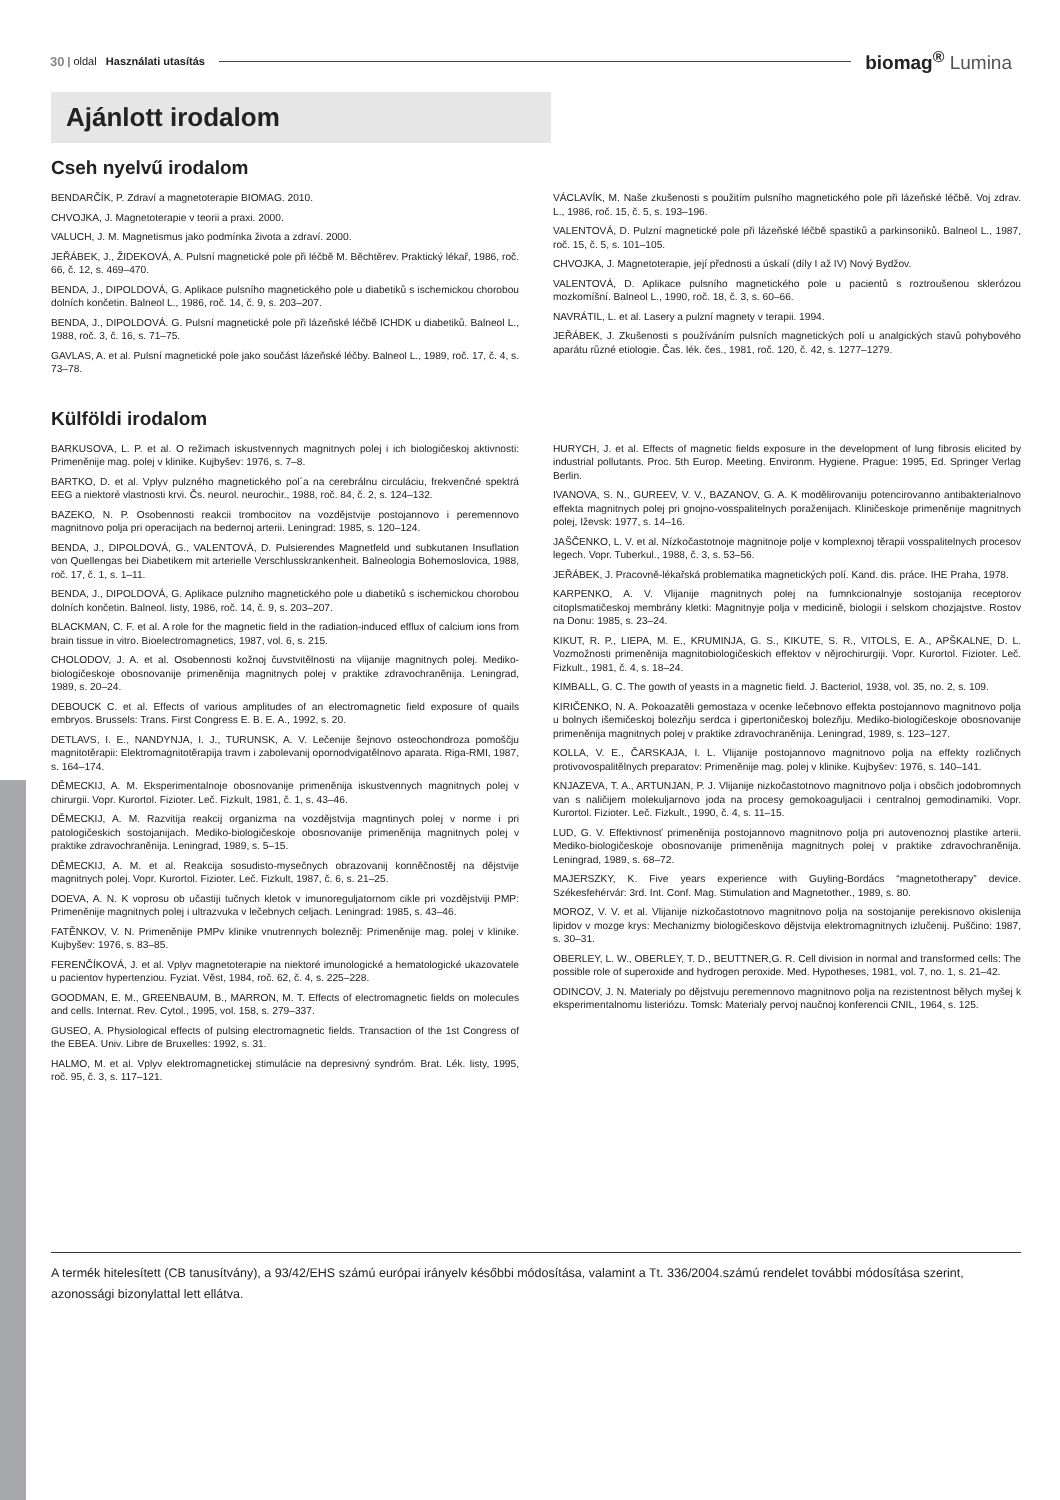30 | oldal Használati utasítás
biomag<sup>®</sup> Lumina
Ajánlott irodalom
Cseh nyelvű irodalom
BENDARČÍK, P. Zdraví a magnetoterapie BIOMAG. 2010.
CHVOJKA, J. Magnetoterapie v teorii a praxi. 2000.
VALUCH, J. M. Magnetismus jako podmínka života a zdraví. 2000.
JEŘÁBEK, J., ŽIDEKOVÁ, A. Pulsní magnetické pole při léčbě M. Běchtěrev. Praktický lékař, 1986, roč. 66, č. 12, s. 469–470.
BENDA, J., DIPOLDOVÁ, G. Aplikace pulsního magnetického pole u diabetiků s ischemickou chorobou dolních končetin. Balneol L., 1986, roč. 14, č. 9, s. 203–207.
BENDA, J., DIPOLDOVÁ. G. Pulsní magnetické pole při lázeňské léčbě ICHDK u diabetiků. Balneol L., 1988, roč. 3, č. 16, s. 71–75.
GAVLAS, A. et al. Pulsní magnetické pole jako součást lázeňské léčby. Balneol L., 1989, roč. 17, č. 4, s. 73–78.
VÁCLAVÍK, M. Naše zkušenosti s použitím pulsního magnetického pole při lázeňské léčbě. Voj zdrav. L., 1986, roč. 15, č. 5, s. 193–196.
VALENTOVÁ, D. Pulzní magnetické pole při lázeňské léčbě spastiků a parkinsoniků. Balneol L., 1987, roč. 15, č. 5, s. 101–105.
CHVOJKA, J. Magnetoterapie, její přednosti a úskalí (díly I až IV) Nový Bydžov.
VALENTOVÁ, D. Aplikace pulsního magnetického pole u pacientů s roztroušenou sklerózou mozkomíšní. Balneol L., 1990, roč. 18, č. 3, s. 60–66.
NAVRÁTIL, L. et al. Lasery a pulzní magnety v terapii. 1994.
JEŘÁBEK, J. Zkušenosti s používáním pulsních magnetických polí u analgických stavů pohybového aparátu různé etiologie. Čas. lék. čes., 1981, roč. 120, č. 42, s. 1277–1279.
Külföldi irodalom
BARKUSOVA, L. P. et al. O režimach iskustvennych magnitnych polej i ich biologičeskoj aktivnosti: Primeněnije mag. polej v klinike. Kujbyšev: 1976, s. 7–8.
BARTKO, D. et al. Vplyv pulzného magnetického pol´a na cerebrálnu circuláciu, frekvenčné spektrá EEG a niektoré vlastnosti krvi. Čs. neurol. neurochir., 1988, roč. 84, č. 2, s. 124–132.
BAZEKO, N. P. Osobennosti reakcii trombocitov na vozdějstvije postojannovo i peremennovo magnitnovo polja pri operacijach na bedernoj arterii. Leningrad: 1985, s. 120–124.
BENDA, J., DIPOLDOVÁ, G., VALENTOVÁ, D. Pulsierendes Magnetfeld und subkutanen Insuflation von Quellengas bei Diabetikem mit arterielle Verschlusskrankenheit. Balneologia Bohemoslovica, 1988, roč. 17, č. 1, s. 1–11.
BENDA, J., DIPOLDOVÁ, G. Aplikace pulzniho magnetického pole u diabetiků s ischemickou chorobou dolních končetin. Balneol. listy, 1986, roč. 14, č. 9, s. 203–207.
BLACKMAN, C. F. et al. A role for the magnetic field in the radiation-induced efflux of calcium ions from brain tissue in vitro. Bioelectromagnetics, 1987, vol. 6, s. 215.
CHOLODOV, J. A. et al. Osobennosti kožnoj čuvstvitělnosti na vlijanije magnitnych polej. Mediko-biologičeskoje obosnovanije primeněnija magnitnych polej v praktike zdravochraněnija. Leningrad, 1989, s. 20–24.
DEBOUCK C. et al. Effects of various amplitudes of an electromagnetic field exposure of quails embryos. Brussels: Trans. First Congress E. B. E. A., 1992, s. 20.
DETLAVS, I. E., NANDYNJA, I. J., TURUNSK, A. V. Lečenije šejnovo osteochondroza pomoščju magnitotěrapii: Elektromagnitotěrapija travm i zabolevanij opornodvigatělnovo aparata. Riga-RMI, 1987, s. 164–174.
DĚMECKIJ, A. M. Eksperimentalnoje obosnovanije primeněnija iskustvennych magnitnych polej v chirurgii. Vopr. Kurortol. Fizioter. Leč. Fizkult, 1981, č. 1, s. 43–46.
DĚMECKIJ, A. M. Razvitija reakcij organizma na vozdějstvija magntinych polej v norme i pri patologičeskich sostojanijach. Mediko-biologičeskoje obosnovanije primeněnija magnitnych polej v praktike zdravochraněnija. Leningrad, 1989, s. 5–15.
DĚMECKIJ, A. M. et al. Reakcija sosudisto-mysečnych obrazovanij konněčnostěj na dějstvije magnitnych polej. Vopr. Kurortol. Fizioter. Leč. Fizkult, 1987, č. 6, s. 21–25.
DOEVA, A. N. K voprosu ob učastiji tučnych kletok v imunoreguljatornom cikle pri vozdějstviji PMP: Primeněnije magnitnych polej i ultrazvuka v lečebnych celjach. Leningrad: 1985, s. 43–46.
FATĚNKOV, V. N. Primeněnije PMPv klinike vnutrennych bolezněj: Primeněnije mag. polej v klinike. Kujbyšev: 1976, s. 83–85.
FERENČÍKOVÁ, J. et al. Vplyv magnetoterapie na niektoré imunologické a hematologické ukazovatele u pacientov hypertenziou. Fyziat. Věst, 1984, roč. 62, č. 4, s. 225–228.
GOODMAN, E. M., GREENBAUM, B., MARRON, M. T. Effects of electromagnetic fields on molecules and cells. Internat. Rev. Cytol., 1995, vol. 158, s. 279–337.
GUSEO, A. Physiological effects of pulsing electromagnetic fields. Transaction of the 1st Congress of the EBEA. Univ. Libre de Bruxelles: 1992, s. 31.
HALMO, M. et al. Vplyv elektromagnetickej stimulácie na depresivný syndróm. Brat. Lék. listy, 1995, roč. 95, č. 3, s. 117–121.
HURYCH, J. et al. Effects of magnetic fields exposure in the development of lung fibrosis elicited by industrial pollutants. Proc. 5th Europ. Meeting. Environm. Hygiene. Prague: 1995, Ed. Springer Verlag Berlin.
IVANOVA, S. N., GUREEV, V. V., BAZANOV, G. A. K modělirovaniju potencirovanno antibakterialnovo effekta magnitnych polej pri gnojno-vosspalitelnych poraženijach. Kliničeskoje primeněnije magnitnych polej, Iževsk: 1977, s. 14–16.
JAŠČENKO, L. V. et al. Nízkočastotnoje magnitnoje polje v komplexnoj těrapii vosspalitelnych procesov legech. Vopr. Tuberkul., 1988, č. 3, s. 53–56.
JEŘÁBEK, J. Pracovně-lékařská problematika magnetických polí. Kand. dis. práce. IHE Praha, 1978.
KARPENKO, A. V. Vlijanije magnitnych polej na fumnkcionalnyje sostojanija receptorov citoplsmatičeskoj membrány kletki: Magnitnyje polja v medicině, biologii i selskom chozjajstve. Rostov na Donu: 1985, s. 23–24.
KIKUT, R. P., LIEPA, M. E., KRUMINJA, G. S., KIKUTE, S. R., VITOLS, E. A., APŠKALNE, D. L. Vozmožnosti primeněnija magnitobiologičeskich effektov v nějrochirurgiji. Vopr. Kurortol. Fizioter. Leč. Fizkult., 1981, č. 4, s. 18–24.
KIMBALL, G. C. The gowth of yeasts in a magnetic field. J. Bacteriol, 1938, vol. 35, no. 2, s. 109.
KIRIČENKO, N. A. Pokoazatěli gemostaza v ocenke lečebnovo effekta postojannovo magnitnovo polja u bolnych išemičeskoj bolezňju serdca i gipertoničeskoj bolezňju. Mediko-biologičeskoje obosnovanije primeněnija magnitnych polej v praktike zdravochraněnija. Leningrad, 1989, s. 123–127.
KOLLA, V. E., ČARSKAJA, I. L. Vlijanije postojannovo magnitnovo polja na effekty rozličnych protivovospalitělnych preparatov: Primeněnije mag. polej v klinike. Kujbyšev: 1976, s. 140–141.
KNJAZEVA, T. A., ARTUNJAN, P. J. Vlijanije nizkočastotnovo magnitnovo polja i obsčich jodobromnych van s naličijem molekuljarnovo joda na procesy gemokoaguljacii i centralnoj gemodinamiki. Vopr. Kurortol. Fizioter. Leč. Fizkult., 1990, č. 4, s. 11–15.
LUD, G. V. Effektivnosť primeněnija postojannovo magnitnovo polja pri autovenoznoj plastike arterii. Mediko-biologičeskoje obosnovanije primeněnija magnitnych polej v praktike zdravochraněnija. Leningrad, 1989, s. 68–72.
MAJERSZKY, K. Five years experience with Guyling-Bordács “magnetotherapy” device. Székesfehérvár: 3rd. Int. Conf. Mag. Stimulation and Magnetother., 1989, s. 80.
MOROZ, V. V. et al. Vlijanije nizkočastotnovo magnitnovo polja na sostojanije perekisnovo okislenija lipidov v mozge krys: Mechanizmy biologičeskovo dějstvija elektromagnitnych izlučenij. Puščino: 1987, s. 30–31.
OBERLEY, L. W., OBERLEY, T. D., BEUTTNER,G. R. Cell division in normal and transformed cells: The possible role of superoxide and hydrogen peroxide. Med. Hypotheses, 1981, vol. 7, no. 1, s. 21–42.
ODINCOV, J. N. Materialy po dějstvuju peremennovo magnitnovo polja na rezistentnost bělych myšej k eksperimentalnomu listeriózu. Tomsk: Materialy pervoj naučnoj konferencii CNIL, 1964, s. 125.
A termék hitelesített (CB tanusítvány), a 93/42/EHS számú európai irányelv későbbi módosítása, valamint a Tt. 336/2004.számú rendelet további módosítása szerint, azonossági bizonylattal lett ellátva.